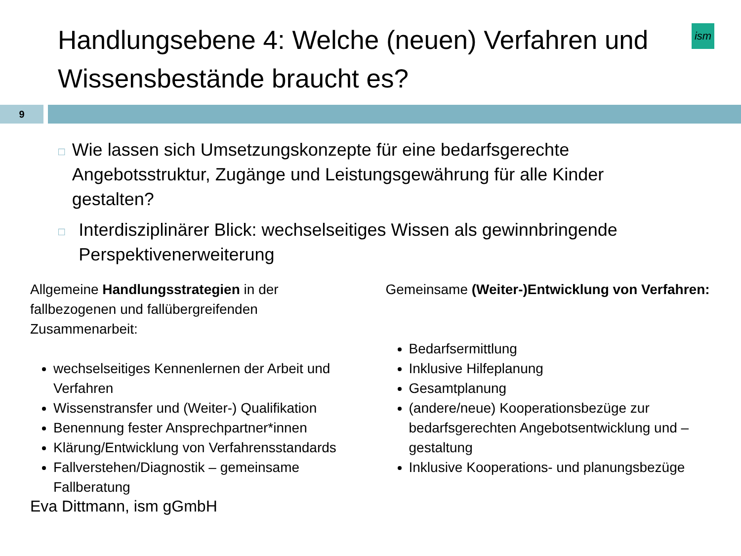ism
Handlungsebene 4: Welche (neuen) Verfahren und Wissensbestände braucht es?
9
□ Wie lassen sich Umsetzungskonzepte für eine bedarfsgerechte Angebotsstruktur, Zugänge und Leistungsgewährung für alle Kinder gestalten?
□ Interdisziplinärer Blick: wechselseitiges Wissen als gewinnbringende Perspektivenerweiterung
Allgemeine Handlungsstrategien in der fallbezogenen und fallübergreifenden Zusammenarbeit:
wechselseitiges Kennenlernen der Arbeit und Verfahren
Wissenstransfer und (Weiter-) Qualifikation
Benennung fester Ansprechpartner*innen
Klärung/Entwicklung von Verfahrensstandards
Fallverstehen/Diagnostik – gemeinsame Fallberatung
Gemeinsame (Weiter-)Entwicklung von Verfahren:
Bedarfsermittlung
Inklusive Hilfeplanung
Gesamtplanung
(andere/neue) Kooperationsbezüge zur bedarfsgerechten Angebotsentwicklung und –gestaltung
Inklusive Kooperations- und planungsbezüge
Eva Dittmann, ism gGmbH